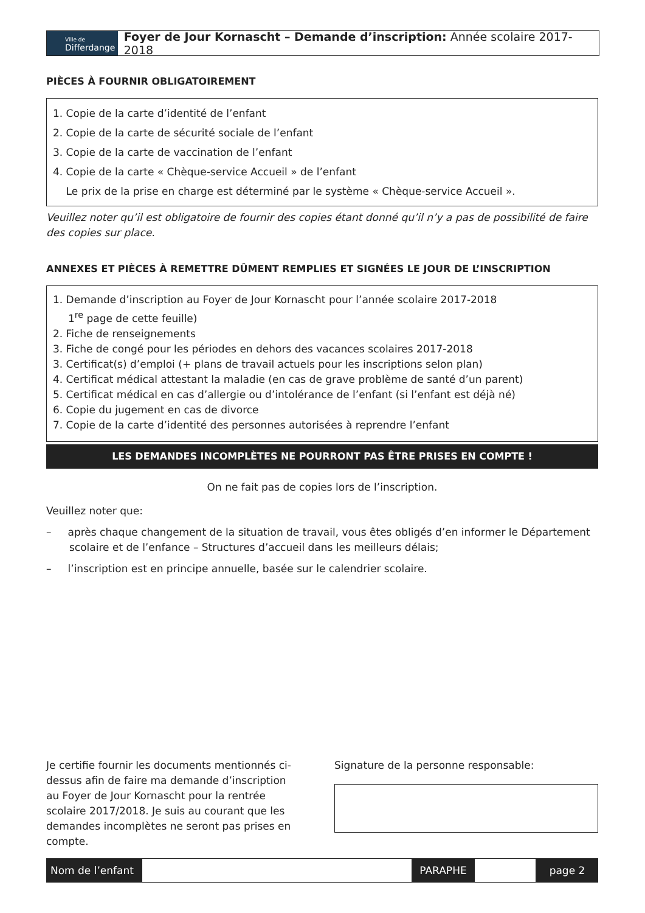Ville de
Differdange
Foyer de Jour Kornascht – Demande d’inscription: Année scolaire 2017- 2018
PIÈCES À FOURNIR OBLIGATOIREMENT
1. Copie de la carte d’identité de l’enfant
2. Copie de la carte de sécurité sociale de l’enfant
3. Copie de la carte de vaccination de l’enfant
4. Copie de la carte « Chèque-service Accueil » de l’enfant
Le prix de la prise en charge est déterminé par le système « Chèque-service Accueil ».
Veuillez noter qu’il est obligatoire de fournir des copies étant donné qu’il n’y a pas de possibilité de faire des copies sur place.
ANNEXES ET PIÈCES À REMETTRE DÛMENT REMPLIES ET SIGNÉES LE JOUR DE L’INSCRIPTION
1. Demande d’inscription au Foyer de Jour Kornascht pour l’année scolaire 2017-2018
1<sup>re</sup> page de cette feuille)
2. Fiche de renseignements
3. Fiche de congé pour les périodes en dehors des vacances scolaires 2017-2018
3. Certificat(s) d’emploi (+ plans de travail actuels pour les inscriptions selon plan)
4. Certificat médical attestant la maladie (en cas de grave problème de santé d’un parent)
5. Certificat médical en cas d’allergie ou d’intolérance de l’enfant (si l’enfant est déjà né)
6. Copie du jugement en cas de divorce
7. Copie de la carte d’identité des personnes autorisées à reprendre l’enfant
LES DEMANDES INCOMPLÈTES NE POURRONT PAS ÊTRE PRISES EN COMPTE !
On ne fait pas de copies lors de l’inscription.
Veuillez noter que:
– après chaque changement de la situation de travail, vous êtes obligés d’en informer le Département scolaire et de l’enfance – Structures d’accueil dans les meilleurs délais;
– l’inscription est en principe annuelle, basée sur le calendrier scolaire.
Je certifie fournir les documents mentionnés ci-dessus afin de faire ma demande d’inscription au Foyer de Jour Kornascht pour la rentrée scolaire 2017/2018. Je suis au courant que les demandes incomplètes ne seront pas prises en compte.
Signature de la personne responsable:
Nom de l’enfant
PARAPHE page 2